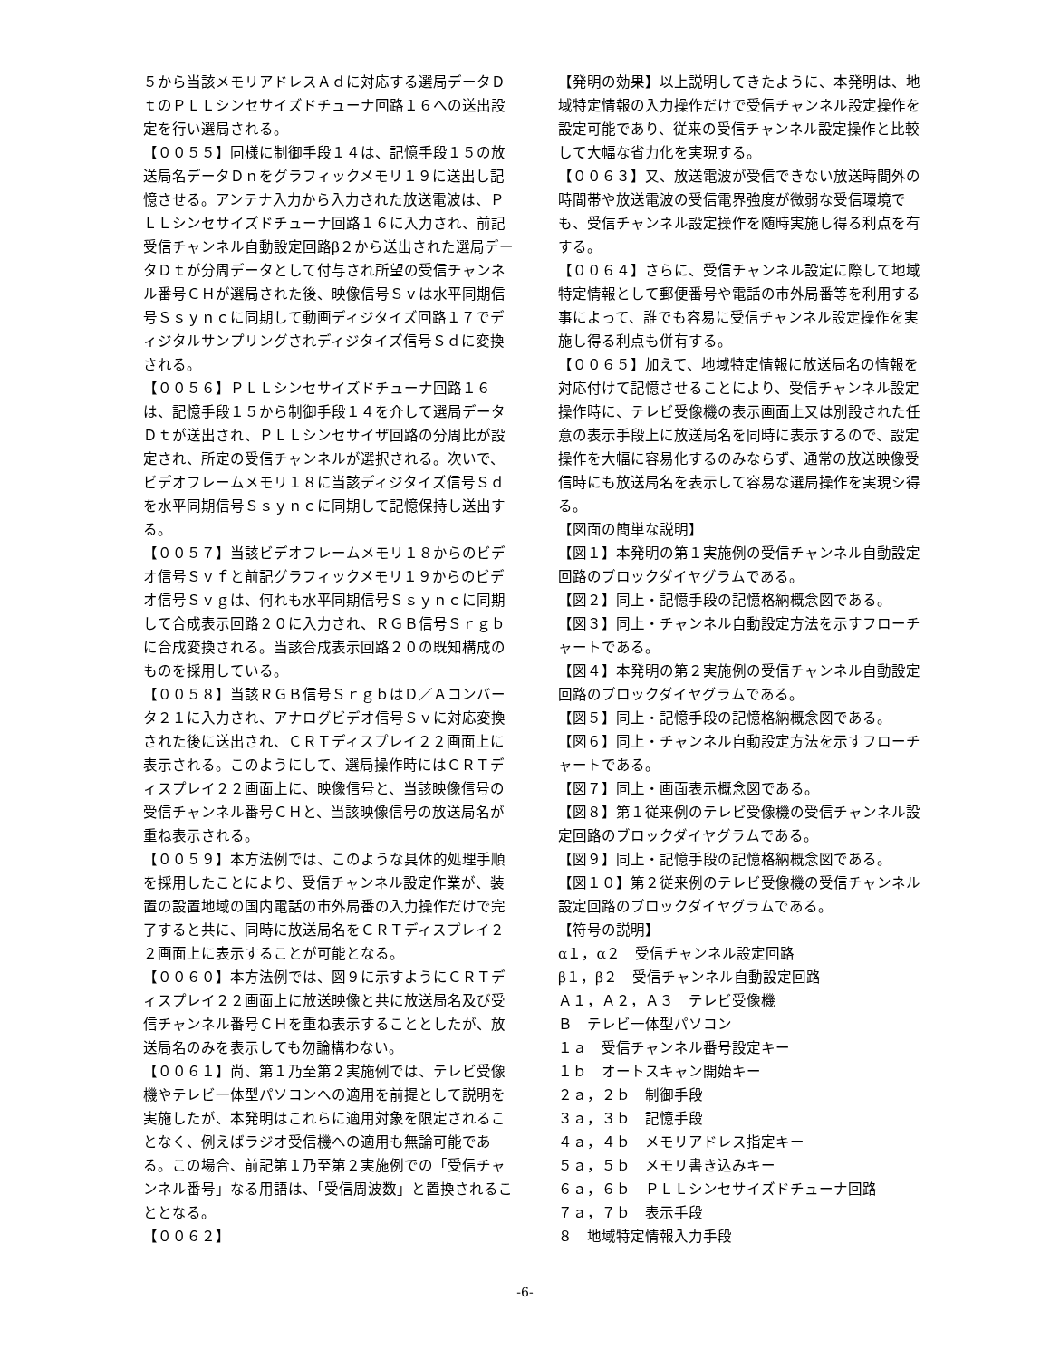５から当該メモリアドレスＡｄに対応する選局データＤｔのＰＬＬシンセサイズドチューナ回路１６への送出設定を行い選局される。
【００５５】同様に制御手段１４は、記憶手段１５の放送局名データＤｎをグラフィックメモリ１９に送出し記憶させる。アンテナ入力から入力された放送電波は、ＰＬＬシンセサイズドチューナ回路１６に入力され、前記受信チャンネル自動設定回路β２から送出された選局データＤｔが分周データとして付与され所望の受信チャンネル番号ＣＨが選局された後、映像信号Ｓｖは水平同期信号Ｓｓｙｎｃに同期して動画ディジタイズ回路１７でディジタルサンプリングされディジタイズ信号Ｓｄに変換される。
【００５６】ＰＬＬシンセサイズドチューナ回路１６は、記憶手段１５から制御手段１４を介して選局データＤｔが送出され、ＰＬＬシンセサイザ回路の分周比が設定され、所定の受信チャンネルが選択される。次いで、ビデオフレームメモリ１８に当該ディジタイズ信号Ｓｄを水平同期信号Ｓｓｙｎｃに同期して記憶保持し送出する。
【００５７】当該ビデオフレームメモリ１８からのビデオ信号Ｓｖｆと前記グラフィックメモリ１９からのビデオ信号Ｓｖｇは、何れも水平同期信号Ｓｓｙｎｃに同期して合成表示回路２０に入力され、ＲＧＢ信号Ｓｒｇｂに合成変換される。当該合成表示回路２０の既知構成のものを採用している。
【００５８】当該ＲＧＢ信号ＳｒｇｂはＤ／Ａコンバータ２１に入力され、アナログビデオ信号Ｓｖに対応変換された後に送出され、ＣＲＴディスプレイ２２画面上に表示される。このようにして、選局操作時にはＣＲＴディスプレイ２２画面上に、映像信号と、当該映像信号の受信チャンネル番号ＣＨと、当該映像信号の放送局名が重ね表示される。
【００５９】本方法例では、このような具体的処理手順を採用したことにより、受信チャンネル設定作業が、装置の設置地域の国内電話の市外局番の入力操作だけで完了すると共に、同時に放送局名をＣＲＴディスプレイ２２画面上に表示することが可能となる。
【００６０】本方法例では、図９に示すようにＣＲＴディスプレイ２２画面上に放送映像と共に放送局名及び受信チャンネル番号ＣＨを重ね表示することとしたが、放送局名のみを表示しても勿論構わない。
【００６１】尚、第１乃至第２実施例では、テレビ受像機やテレビ一体型パソコンへの適用を前提として説明を実施したが、本発明はこれらに適用対象を限定されることなく、例えばラジオ受信機への適用も無論可能である。この場合、前記第１乃至第２実施例での「受信チャンネル番号」なる用語は、「受信周波数」と置換されることとなる。
【００６２】
【発明の効果】以上説明してきたように、本発明は、地域特定情報の入力操作だけで受信チャンネル設定操作を設定可能であり、従来の受信チャンネル設定操作と比較して大幅な省力化を実現する。
【００６３】又、放送電波が受信できない放送時間外の時間帯や放送電波の受信電界強度が微弱な受信環境でも、受信チャンネル設定操作を随時実施し得る利点を有する。
【００６４】さらに、受信チャンネル設定に際して地域特定情報として郵便番号や電話の市外局番等を利用する事によって、誰でも容易に受信チャンネル設定操作を実施し得る利点も併有する。
【００６５】加えて、地域特定情報に放送局名の情報を対応付けて記憶させることにより、受信チャンネル設定操作時に、テレビ受像機の表示画面上又は別設された任意の表示手段上に放送局名を同時に表示するので、設定操作を大幅に容易化するのみならず、通常の放送映像受信時にも放送局名を表示して容易な選局操作を実現シ得る。
【図面の簡単な説明】
【図１】本発明の第１実施例の受信チャンネル自動設定回路のブロックダイヤグラムである。
【図２】同上・記憶手段の記憶格納概念図である。
【図３】同上・チャンネル自動設定方法を示すフローチャートである。
【図４】本発明の第２実施例の受信チャンネル自動設定回路のブロックダイヤグラムである。
【図５】同上・記憶手段の記憶格納概念図である。
【図６】同上・チャンネル自動設定方法を示すフローチャートである。
【図７】同上・画面表示概念図である。
【図８】第１従来例のテレビ受像機の受信チャンネル設定回路のブロックダイヤグラムである。
【図９】同上・記憶手段の記憶格納概念図である。
【図１０】第２従来例のテレビ受像機の受信チャンネル設定回路のブロックダイヤグラムである。
【符号の説明】
α１，α２　受信チャンネル設定回路
β１，β２　受信チャンネル自動設定回路
Ａ１，Ａ２，Ａ３　テレビ受像機
Ｂ　テレビ一体型パソコン
１ａ　受信チャンネル番号設定キー
１ｂ　オートスキャン開始キー
２ａ，２ｂ　制御手段
３ａ，３ｂ　記憶手段
４ａ，４ｂ　メモリアドレス指定キー
５ａ，５ｂ　メモリ書き込みキー
６ａ，６ｂ　ＰＬＬシンセサイズドチューナ回路
７ａ，７ｂ　表示手段
８　地域特定情報入力手段
-6-